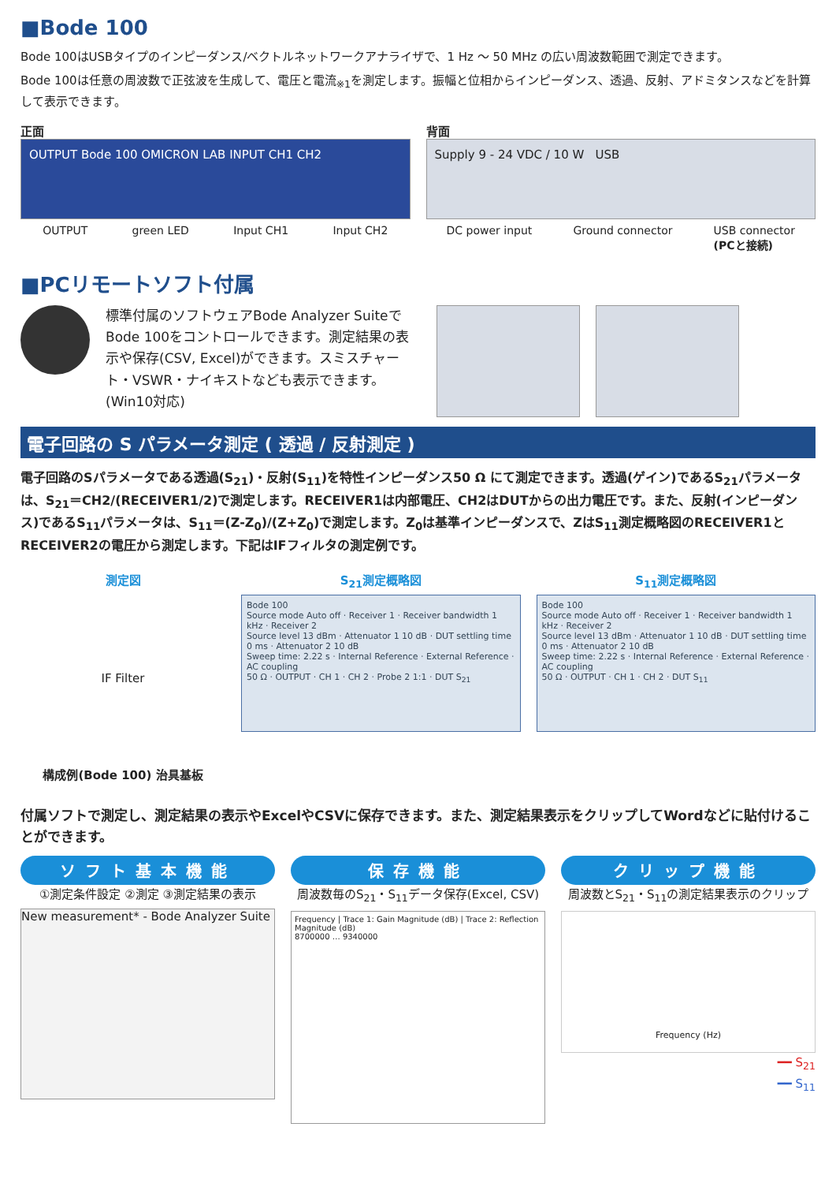■Bode 100
Bode 100はUSBタイプのインピーダンス/ベクトルネットワークアナライザで、1 Hz ～ 50 MHz の広い周波数範囲で測定できます。
Bode 100は任意の周波数で正弦波を生成して、電圧と電流<sub>※1</sub>を測定します。振幅と位相からインピーダンス、透過、反射、アドミタンスなどを計算して表示できます。
正面
OUTPUT Bode 100 OMICRON LAB INPUT CH1 CH2
OUTPUT green LED Input CH1 Input CH2
背面
Supply 9 - 24 VDC / 10 W USB
DC power input Ground connector USB connector
(PCと接続)
■PCリモートソフト付属
標準付属のソフトウェアBode Analyzer SuiteでBode 100をコントロールできます。測定結果の表示や保存(CSV, Excel)ができます。スミスチャート・VSWR・ナイキストなども表示できます。(Win10対応)
電子回路の S パラメータ測定 ( 透過 / 反射測定 )
電子回路のSパラメータである透過(S<sub>21</sub>)・反射(S<sub>11</sub>)を特性インピーダンス50 Ω にて測定できます。透過(ゲイン)であるS<sub>21</sub>パラメータは、S<sub>21</sub>＝CH2/(RECEIVER1/2)で測定します。RECEIVER1は内部電圧、CH2はDUTからの出力電圧です。また、反射(インピーダンス)であるS<sub>11</sub>パラメータは、S<sub>11</sub>＝(Z-Z<sub>0</sub>)/(Z+Z<sub>0</sub>)で測定します。Z<sub>0</sub>は基準インピーダンスで、ZはS<sub>11</sub>測定概略図のRECEIVER1とRECEIVER2の電圧から測定します。下記はIFフィルタの測定例です。
測定図
IF Filter
構成例(Bode 100) 治具基板
S<sub>21</sub>測定概略図
Bode 100
Source mode Auto off · Receiver 1 · Receiver bandwidth 1 kHz · Receiver 2
Source level 13 dBm · Attenuator 1 10 dB · DUT settling time 0 ms · Attenuator 2 10 dB
Sweep time: 2.22 s · Internal Reference · External Reference · AC coupling
50 Ω · OUTPUT · CH 1 · CH 2 · Probe 2 1:1 · DUT S<sub>21</sub>
S<sub>11</sub>測定概略図
Bode 100
Source mode Auto off · Receiver 1 · Receiver bandwidth 1 kHz · Receiver 2
Source level 13 dBm · Attenuator 1 10 dB · DUT settling time 0 ms · Attenuator 2 10 dB
Sweep time: 2.22 s · Internal Reference · External Reference · AC coupling
50 Ω · OUTPUT · CH 1 · CH 2 · DUT S<sub>11</sub>
付属ソフトで測定し、測定結果の表示やExcelやCSVに保存できます。また、測定結果表示をクリップしてWordなどに貼付けることができます。
ソフト基本機能
①測定条件設定 ②測定 ③測定結果の表示
New measurement* - Bode Analyzer Suite
保存機能
周波数毎のS<sub>21</sub>・S<sub>11</sub>データ保存(Excel, CSV)
Frequency | Trace 1: Gain Magnitude (dB) | Trace 2: Reflection Magnitude (dB)
8700000 … 9340000
クリップ機能
周波数とS<sub>21</sub>・S<sub>11</sub>の測定結果表示のクリップ
Frequency (Hz)
━━ S<sub>21</sub>
━━ S<sub>11</sub>